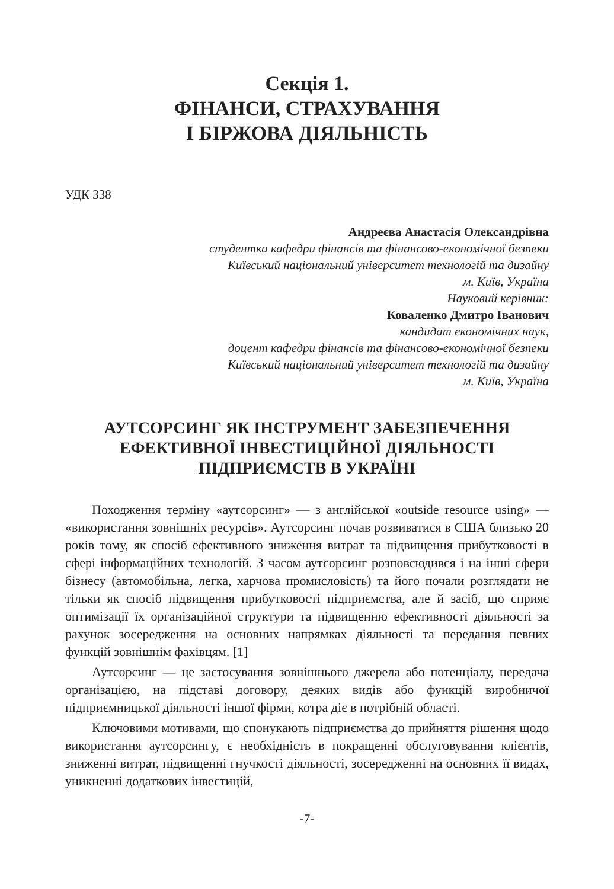Секція 1.
ФІНАНСИ, СТРАХУВАННЯ
І БІРЖОВА ДІЯЛЬНІСТЬ
УДК 338
Андреєва Анастасія Олександрівна
студентка кафедри фінансів та фінансово-економічної безпеки
Київський національний університет технологій та дизайну
м. Київ, Україна
Науковий керівник:
Коваленко Дмитро Іванович
кандидат економічних наук,
доцент кафедри фінансів та фінансово-економічної безпеки
Київський національний університет технологій та дизайну
м. Київ, Україна
АУТСОРСИНГ ЯК ІНСТРУМЕНТ ЗАБЕЗПЕЧЕННЯ ЕФЕКТИВНОЇ ІНВЕСТИЦІЙНОЇ ДІЯЛЬНОСТІ ПІДПРИЄМСТВ В УКРАЇНІ
Походження терміну «аутсорсинг» — з англійської «outside resource using» — «використання зовнішніх ресурсів». Аутсорсинг почав розвиватися в США близько 20 років тому, як спосіб ефективного зниження витрат та підвищення прибутковості в сфері інформаційних технологій. З часом аутсорсинг розповсюдився і на інші сфери бізнесу (автомобільна, легка, харчова промисловість) та його почали розглядати не тільки як спосіб підвищення прибутковості підприємства, але й засіб, що сприяє оптимізації їх організаційної структури та підвищенню ефективності діяльності за рахунок зосередження на основних напрямках діяльності та передання певних функцій зовнішнім фахівцям. [1]
Аутсорсинг — це застосування зовнішнього джерела або потенціалу, передача організацією, на підставі договору, деяких видів або функцій виробничої підприємницької діяльності іншої фірми, котра діє в потрібній області.
Ключовими мотивами, що спонукають підприємства до прийняття рішення щодо використання аутсорсингу, є необхідність в покращенні обслуговування клієнтів, зниженні витрат, підвищенні гнучкості діяльності, зосередженні на основних її видах, уникненні додаткових інвестицій,
-7-